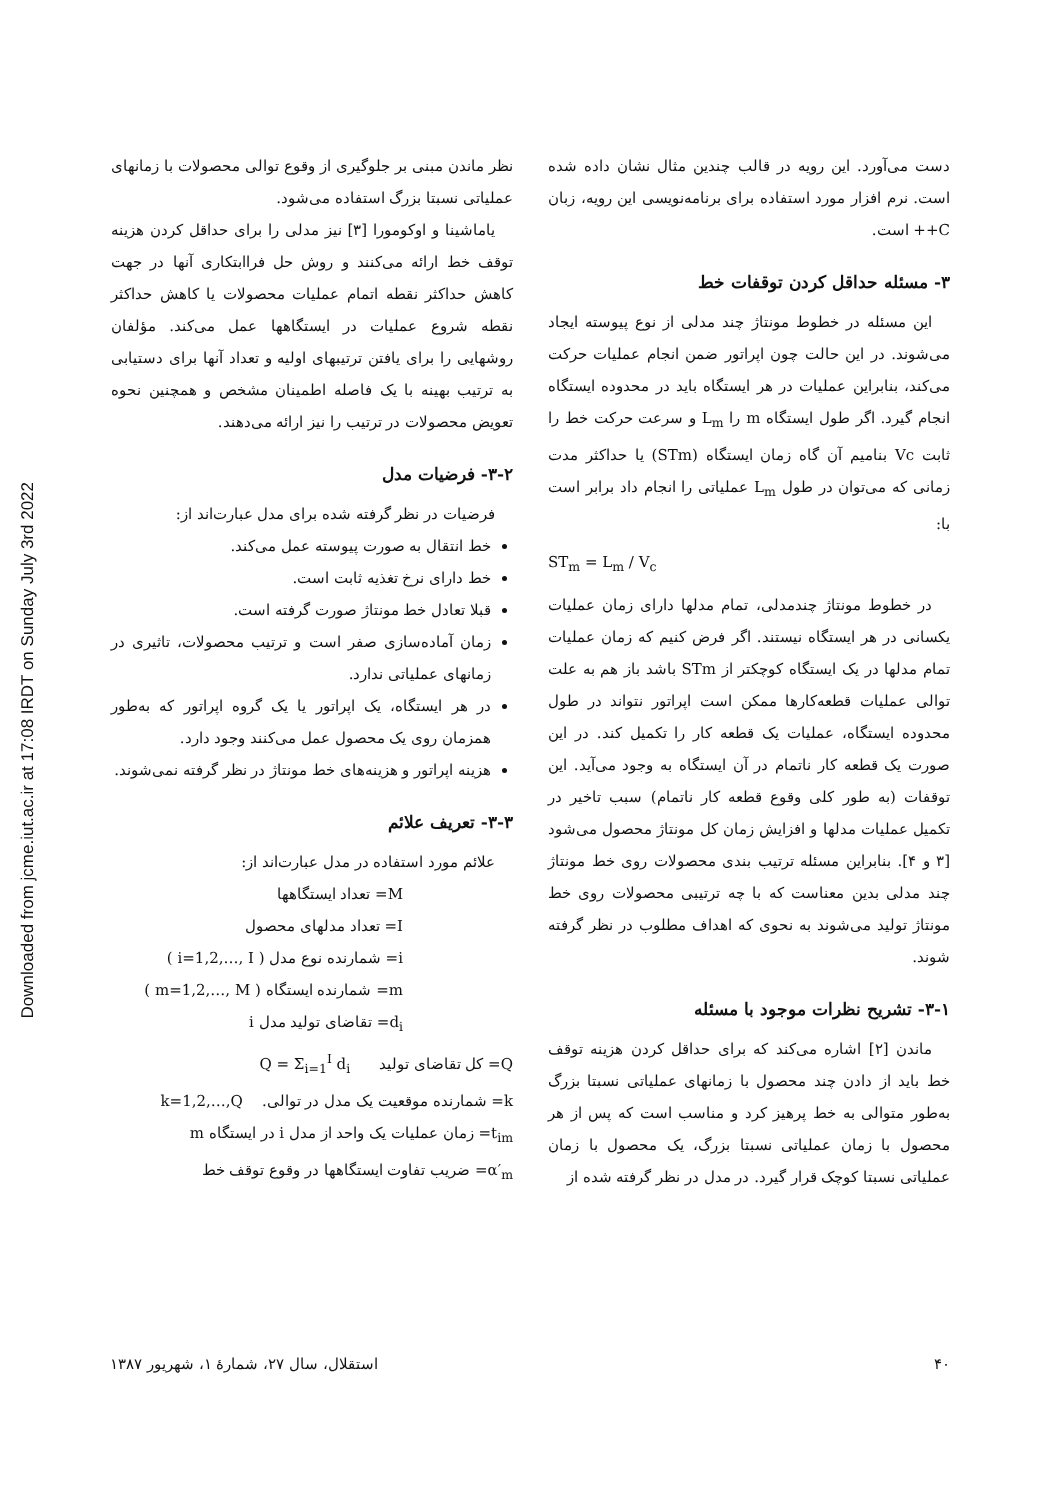Downloaded from jcme.iut.ac.ir at 17:08 IRDT on Sunday July 3rd 2022
دست می‌آورد. این رویه در قالب چندین مثال نشان داده شده است. نرم افزار مورد استفاده برای برنامه‌نویسی این رویه، زبان C++ است.
۳- مسئله حداقل کردن توقفات خط
این مسئله در خطوط مونتاژ چند مدلی از نوع پیوسته ایجاد می‌شوند. در این حالت چون اپراتور ضمن انجام عملیات حرکت می‌کند، بنابراین عملیات در هر ایستگاه باید در محدوده ایستگاه انجام گیرد. اگر طول ایستگاه m را L<sub>m</sub> و سرعت حرکت خط را ثابت Vc بنامیم آن گاه زمان ایستگاه (STm) یا حداکثر مدت زمانی که می‌توان در طول L<sub>m</sub> عملیاتی را انجام داد برابر است با:
ST<sub>m</sub> = L<sub>m</sub> / V<sub>c</sub>
در خطوط مونتاژ چندمدلی، تمام مدلها دارای زمان عملیات یکسانی در هر ایستگاه نیستند. اگر فرض کنیم که زمان عملیات تمام مدلها در یک ایستگاه کوچکتر از STm باشد باز هم به علت توالی عملیات قطعه‌کارها ممکن است اپراتور نتواند در طول محدوده ایستگاه، عملیات یک قطعه کار را تکمیل کند. در این صورت یک قطعه کار ناتمام در آن ایستگاه به وجود می‌آید. این توقفات (به طور کلی وقوع قطعه کار ناتمام) سبب تاخیر در تکمیل عملیات مدلها و افزایش زمان کل مونتاژ محصول می‌شود [۳ و ۴]. بنابراین مسئله ترتیب بندی محصولات روی خط مونتاژ چند مدلی بدین معناست که با چه ترتیبی محصولات روی خط مونتاژ تولید می‌شوند به نحوی که اهداف مطلوب در نظر گرفته شوند.
۳-۱- تشریح نظرات موجود با مسئله
ماندن [۲] اشاره می‌کند که برای حداقل کردن هزینه توقف خط باید از دادن چند محصول با زمانهای عملیاتی نسبتا بزرگ به‌طور متوالی به خط پرهیز کرد و مناسب است که پس از هر محصول با زمان عملیاتی نسبتا بزرگ، یک محصول با زمان عملیاتی نسبتا کوچک قرار گیرد. در مدل در نظر گرفته شده از
نظر ماندن مبنی بر جلوگیری از وقوع توالی محصولات با زمانهای عملیاتی نسبتا بزرگ استفاده می‌شود.
یاماشینا و اوکومورا [۳] نیز مدلی را برای حداقل کردن هزینه توقف خط ارائه می‌کنند و روش حل فراابتکاری آنها در جهت کاهش حداکثر نقطه اتمام عملیات محصولات یا کاهش حداکثر نقطه شروع عملیات در ایستگاهها عمل می‌کند. مؤلفان روشهایی را برای یافتن ترتیبهای اولیه و تعداد آنها برای دستیابی به ترتیب بهینه با یک فاصله اطمینان مشخص و همچنین نحوه تعویض محصولات در ترتیب را نیز ارائه می‌دهند.
۳-۲- فرضیات مدل
فرضیات در نظر گرفته شده برای مدل عبارت‌اند از:
خط انتقال به صورت پیوسته عمل می‌کند.
خط دارای نرخ تغذیه ثابت است.
قبلا تعادل خط مونتاژ صورت گرفته است.
زمان آماده‌سازی صفر است و ترتیب محصولات، تاثیری در زمانهای عملیاتی ندارد.
در هر ایستگاه، یک اپراتور یا یک گروه اپراتور که به‌طور همزمان روی یک محصول عمل می‌کنند وجود دارد.
هزینه اپراتور و هزینه‌های خط مونتاژ در نظر گرفته نمی‌شوند.
۳-۳- تعریف علائم
علائم مورد استفاده در مدل عبارت‌اند از:
M= تعداد ایستگاهها
I= تعداد مدلهای محصول
i= شمارنده نوع مدل ( i=1,2,…, I )
m= شمارنده ایستگاه ( m=1,2,…, M )
d<sub>i</sub>= تقاضای تولید مدل i
Q= کل تقاضای تولید Q = Σ<sub>i=1</sub><sup>I</sup> d<sub>i</sub>
k= شمارنده موقعیت یک مدل در توالی. k=1,2,…,Q
t<sub>im</sub>= زمان عملیات یک واحد از مدل i در ایستگاه m
α′<sub>m</sub>= ضریب تفاوت ایستگاهها در وقوع توقف خط
۴۰ استقلال، سال ۲۷، شمارهٔ ۱، شهریور ۱۳۸۷